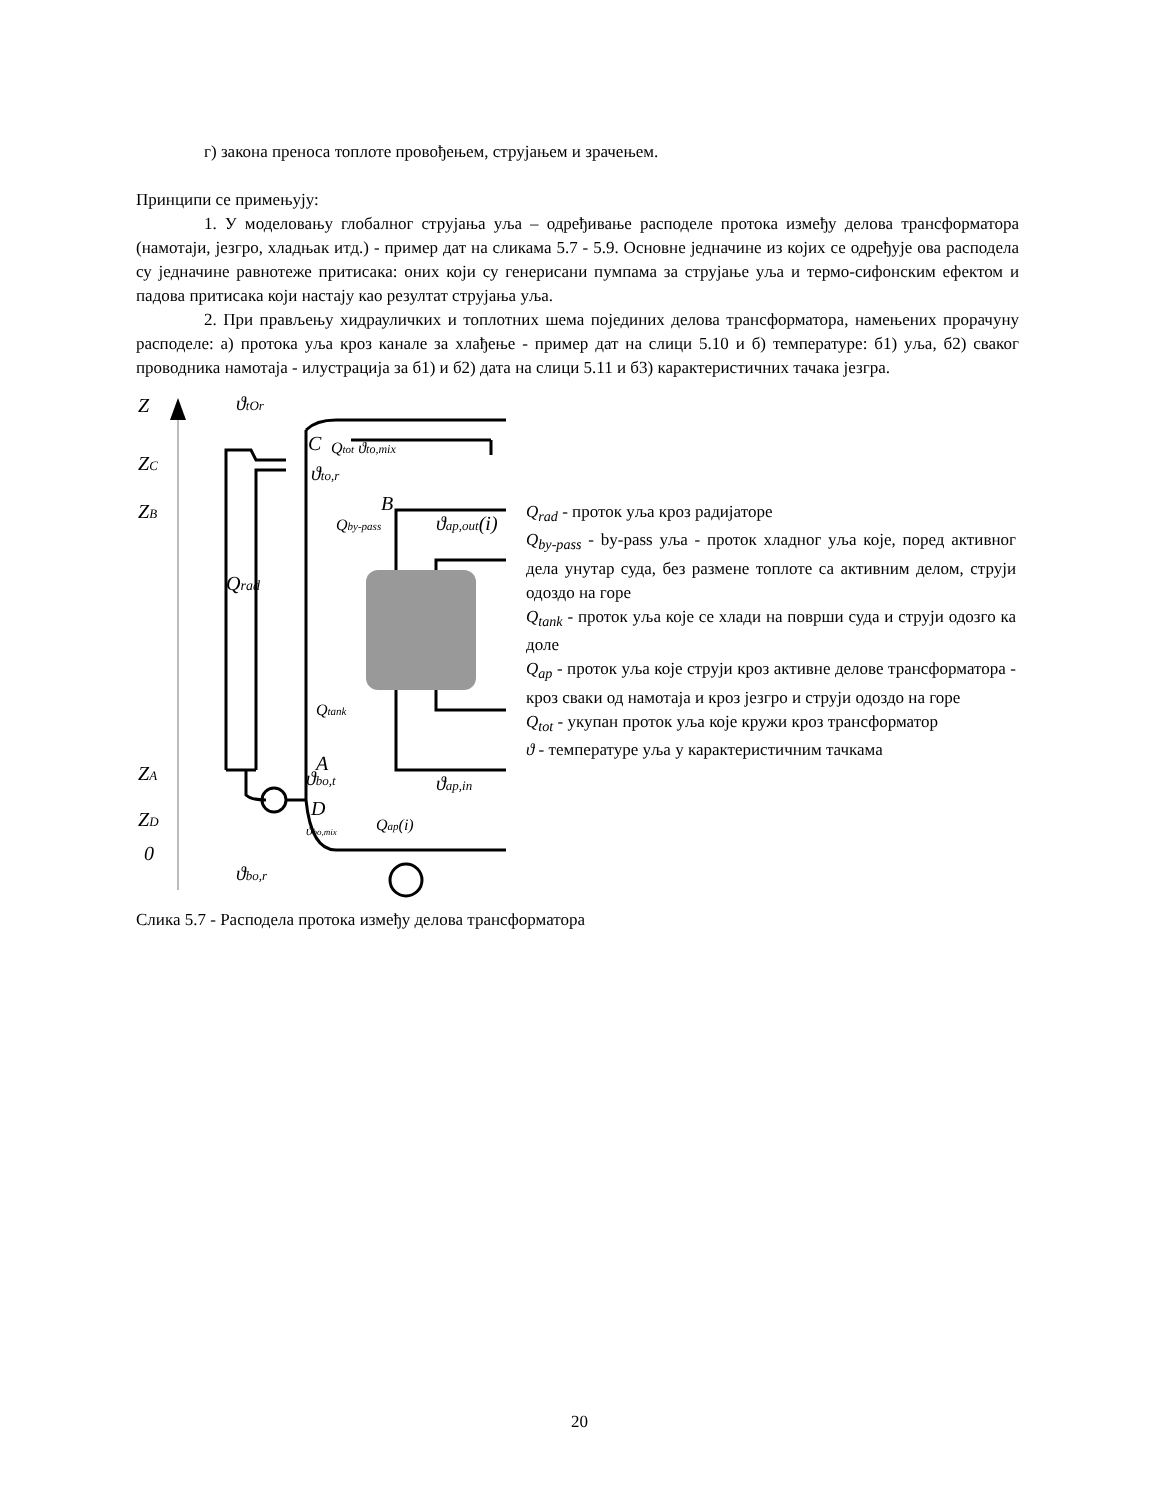г) закона преноса топлоте провођењем, струјањем и зрачењем.
Принципи се примењују:
1. У моделовању глобалног струјања уља – одређивање расподеле протока између делова трансформатора (намотаји, језгро, хладњак итд.) - пример дат на сликама 5.7 - 5.9. Основне једначине из којих се одређује ова расподела су једначине равнотеже притисака: оних који су генерисани пумпама за струјање уља и термо-сифонским ефектом и падова притисака који настају као резултат струјања уља.
2. При прављењу хидрауличких и топлотних шема појединих делова трансформатора, намењених прорачуну расподеле: а) протока уља кроз канале за хлађење - пример дат на слици 5.10 и б) температуре: б1) уља, б2) сваког проводника намотаја - илустрација за б1) и б2) дата на слици 5.11 и б3) карактеристичних тачака језгра.
Z
ZC
ZB
ZA
ZD
0
Qtot ϑto,mix
Qrad
Qtank
Qby-pass
ϑap,out(i)
A
B
C
D
ϑap,in
ϑbo,t
Qap(i)
ϑbo,r
ϑtOr
ϑto,r
ϑbo,mix
Q<sub>rad</sub> - проток уља кроз радијаторе
Q<sub>by-pass</sub> - by-pass уља - проток хладног уља које, поред активног дела унутар суда, без размене топлоте са активним делом, струји одоздо на горе
Q<sub>tank</sub> - проток уља које се хлади на површи суда и струји одозго ка доле
Q<sub>ap</sub> - проток уља које струји кроз активне делове трансформатора - кроз сваки од намотаја и кроз језгро и струји одоздо на горе
Q<sub>tot</sub> - укупан проток уља које кружи кроз трансформатор
ϑ - температуре уља у карактеристичним тачкама
Слика 5.7 - Расподела протока између делова трансформатора
20